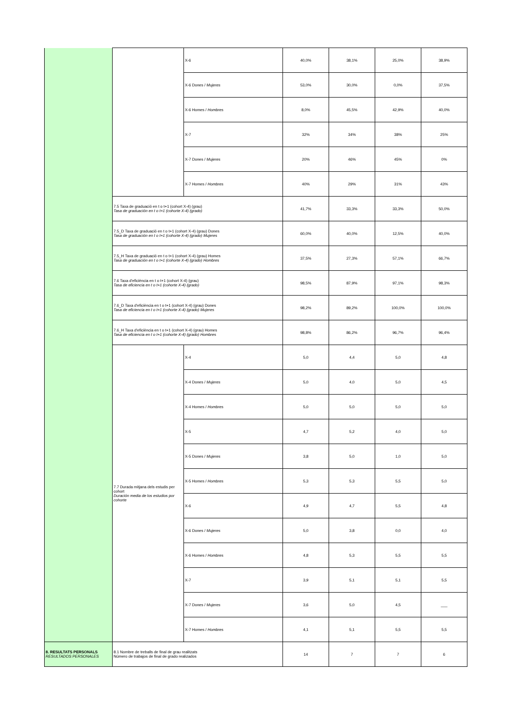| | | X-6 | 40,0% | 38,1% | 25,0% | 38,9% |
| | | X-6 Dones / Mujeres | 53,0% | 30,0% | 0,0% | 37,5% |
| | | X-6 Homes / Hombres | 8,0% | 45,5% | 42,9% | 40,0% |
| | | X-7 | 32% | 34% | 38% | 25% |
| | | X-7 Dones / Mujeres | 20% | 46% | 45% | 0% |
| | | X-7 Homes / Hombres | 40% | 29% | 31% | 43% |
| | 7.5 Taxa de graduació en t o t+1 (cohort X-4) (grau) Tasa de graduación en t o t+1 (cohorte X-4) (grado) | | 41,7% | 33,3% | 33,3% | 50,0% |
| | 7.5_D Taxa de graduació en t o t+1 (cohort X-4) (grau) Dones Tasa de graduación en t o t+1 (cohorte X-4) (grado) Mujeres | | 60,0% | 40,0% | 12,5% | 40,0% |
| | 7.5_H Taxa de graduació en t o t+1 (cohort X-4) (grau) Homes Tasa de graduación en t o t+1 (cohorte X-4) (grado) Hombres | | 37,5% | 27,3% | 57,1% | 66,7% |
| | 7.6 Taxa d'eficiència en t o t+1 (cohort X-4) (grau) Tasa de eficiencia en t o t+1 (cohorte X-4) (grado) | | 98,5% | 87,9% | 97,1% | 98,3% |
| | 7.6_D Taxa d'eficiència en t o t+1 (cohort X-4) (grau) Dones Tasa de eficiencia en t o t+1 (cohorte X-4) (grado) Mujeres | | 98,2% | 89,2% | 100,0% | 100,0% |
| | 7.6_H Taxa d'eficiència en t o t+1 (cohort X-4) (grau) Homes Tasa de eficiencia en t o t+1 (cohorte X-4) (grado) Hombres | | 98,8% | 86,2% | 96,7% | 96,4% |
| | 7.7 Durada mitjana dels estudis per cohort Duración media de los estudios por cohorte | X-4 | 5,0 | 4,4 | 5,0 | 4,8 |
| | | X-4 Dones / Mujeres | 5,0 | 4,0 | 5,0 | 4,5 |
| | | X-4 Homes / Hombres | 5,0 | 5,0 | 5,0 | 5,0 |
| | | X-5 | 4,7 | 5,2 | 4,0 | 5,0 |
| | | X-5 Dones / Mujeres | 3,8 | 5,0 | 1,0 | 5,0 |
| | | X-5 Homes / Hombres | 5,3 | 5,3 | 5,5 | 5,0 |
| | | X-6 | 4,9 | 4,7 | 5,5 | 4,8 |
| | | X-6 Dones / Mujeres | 5,0 | 3,8 | 0,0 | 4,0 |
| | | X-6 Homes / Hombres | 4,8 | 5,3 | 5,5 | 5,5 |
| | | X-7 | 3,9 | 5,1 | 5,1 | 5,5 |
| | | X-7 Dones / Mujeres | 3,6 | 5,0 | 4,5 | ___ |
| | | X-7 Homes / Hombres | 4,1 | 5,1 | 5,5 | 5,5 |
| 8. RESULTATS PERSONALS RESULTADOS PERSONALES | 8.1 Nombre de treballs de final de grau realitzats Número de trabajos de final de grado realizados | | 14 | 7 | 7 | 6 |